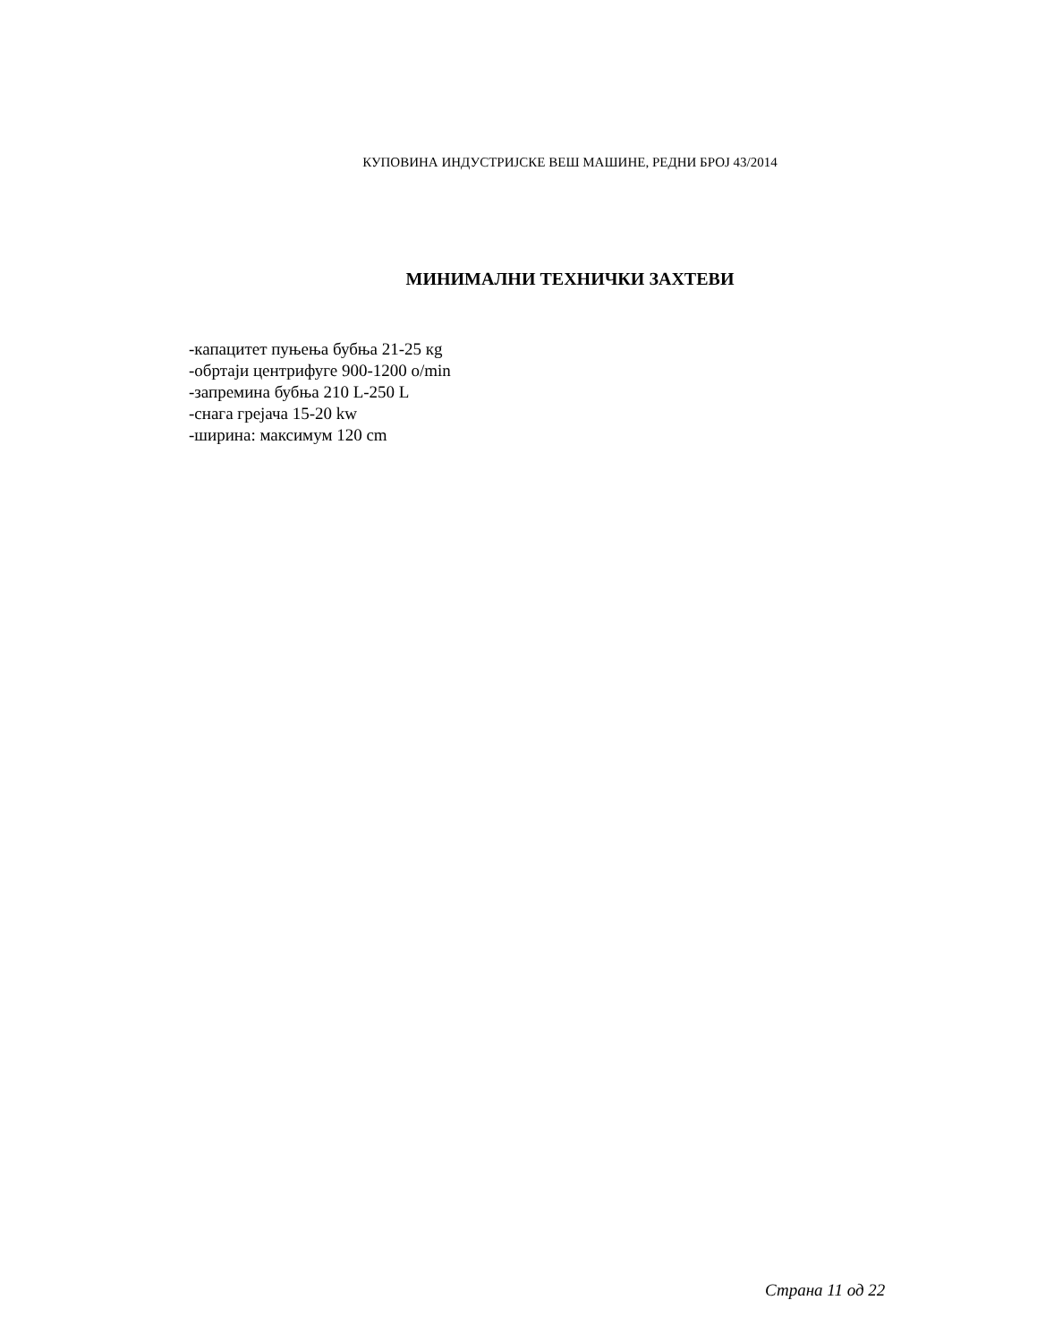КУПОВИНА ИНДУСТРИЈСКЕ ВЕШ МАШИНЕ, РЕДНИ БРОЈ 43/2014
МИНИМАЛНИ ТЕХНИЧКИ ЗАХТЕВИ
-капацитет пуњења бубња 21-25 кg
-обртаји центрифуге 900-1200 o/min
-запремина бубња 210 L-250 L
-снага грејача 15-20 kw
-ширина: максимум 120 cm
Страна 11 од 22